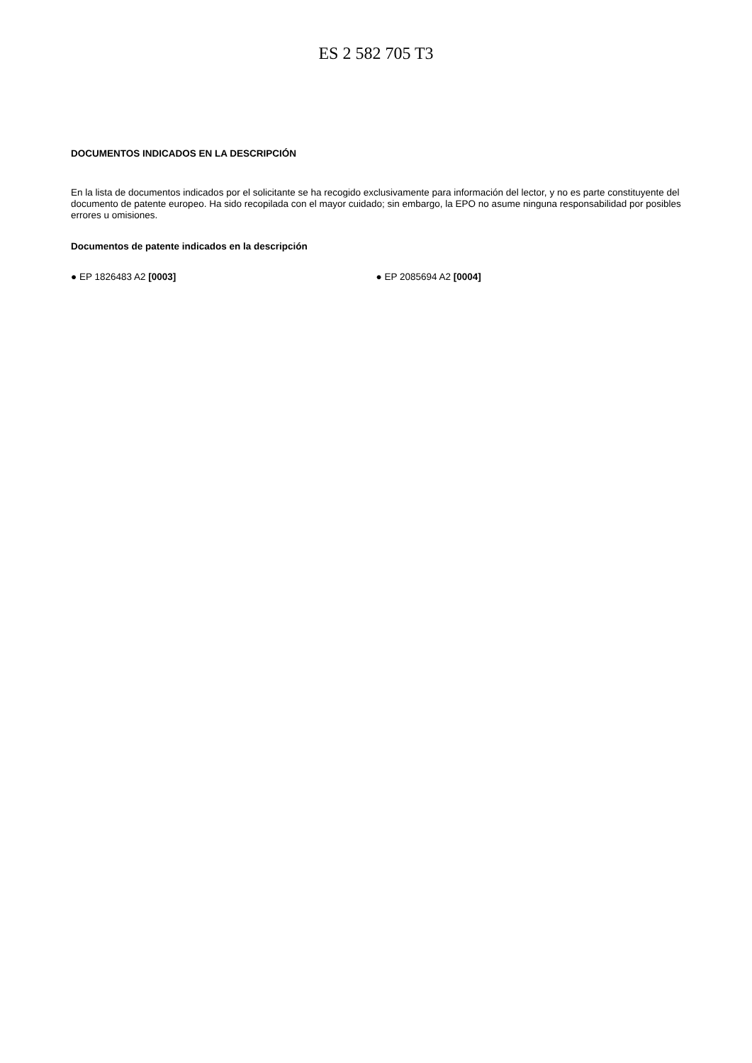ES 2 582 705 T3
DOCUMENTOS INDICADOS EN LA DESCRIPCIÓN
En la lista de documentos indicados por el solicitante se ha recogido exclusivamente para información del lector, y no es parte constituyente del documento de patente europeo. Ha sido recopilada con el mayor cuidado; sin embargo, la EPO no asume ninguna responsabilidad por posibles errores u omisiones.
Documentos de patente indicados en la descripción
● EP 1826483 A2 [0003] ● EP 2085694 A2 [0004]